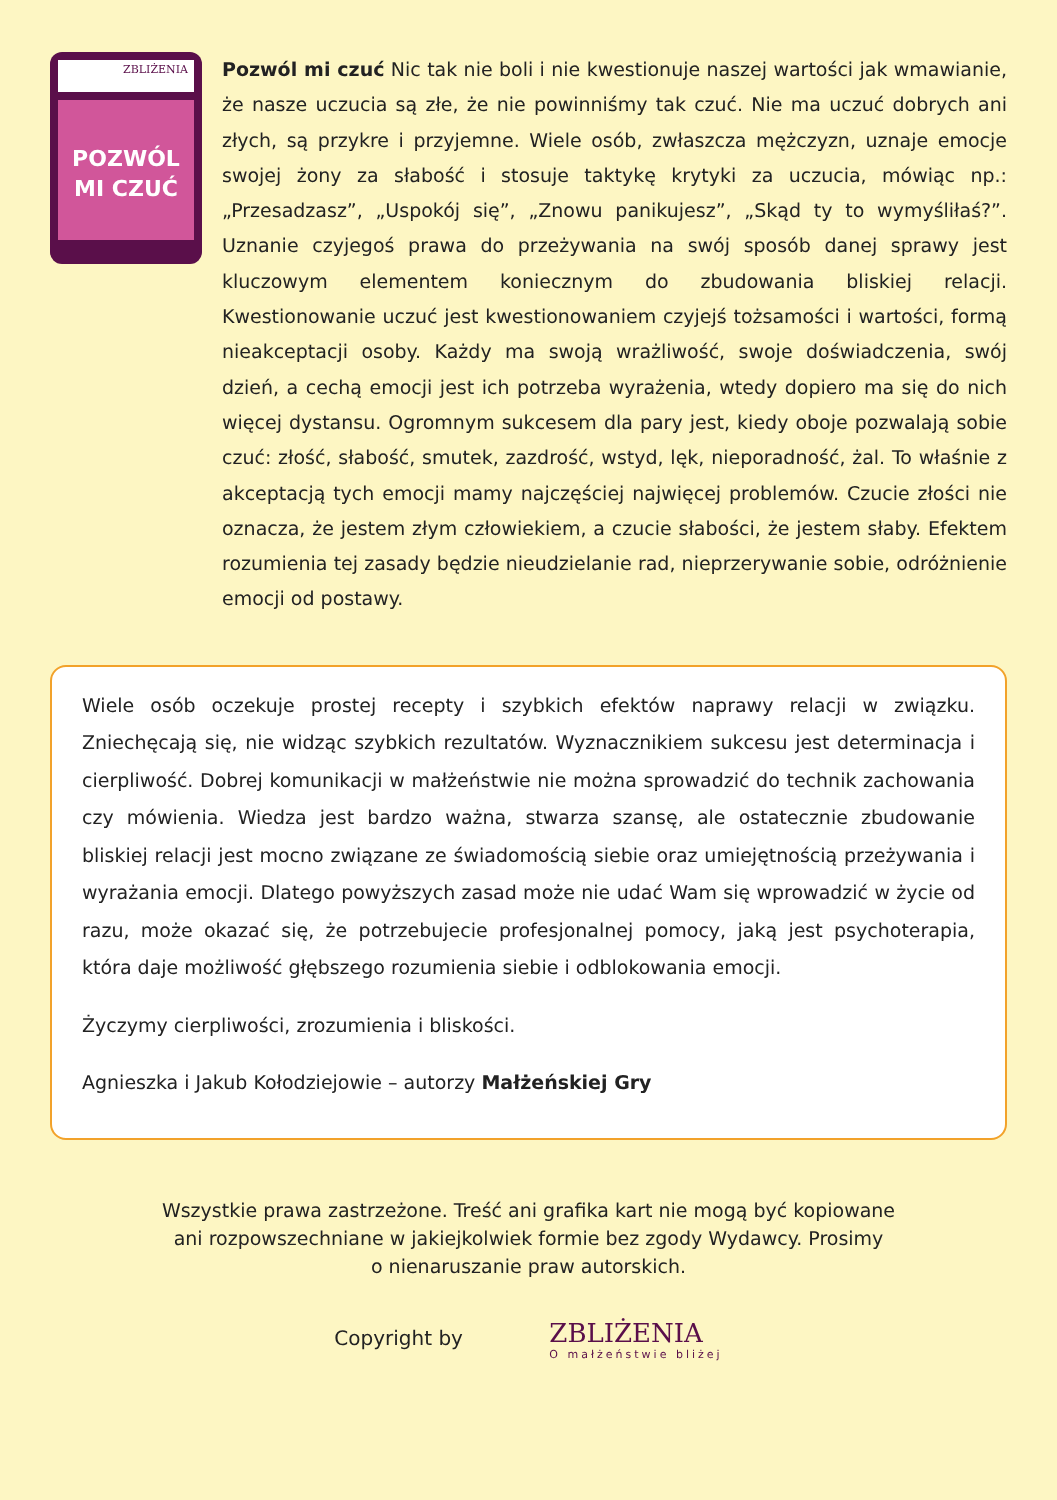ZBLIŻENIA
POZWÓL
MI CZUĆ
Pozwól mi czuć Nic tak nie boli i nie kwestionuje naszej wartości jak wmawianie, że nasze uczucia są złe, że nie powinniśmy tak czuć. Nie ma uczuć dobrych ani złych, są przykre i przyjemne. Wiele osób, zwłaszcza mężczyzn, uznaje emocje swojej żony za słabość i stosuje taktykę krytyki za uczucia, mówiąc np.: „Przesadzasz”, „Uspokój się”, „Znowu panikujesz”, „Skąd ty to wymyśliłaś?”. Uznanie czyjegoś prawa do przeżywania na swój sposób danej sprawy jest kluczowym elementem koniecznym do zbudowania bliskiej relacji. Kwestionowanie uczuć jest kwestionowaniem czyjejś tożsamości i wartości, formą nieakceptacji osoby. Każdy ma swoją wrażliwość, swoje doświadczenia, swój dzień, a cechą emocji jest ich potrzeba wyrażenia, wtedy dopiero ma się do nich więcej dystansu. Ogromnym sukcesem dla pary jest, kiedy oboje pozwalają sobie czuć: złość, słabość, smutek, zazdrość, wstyd, lęk, nieporadność, żal. To właśnie z akceptacją tych emocji mamy najczęściej najwięcej problemów. Czucie złości nie oznacza, że jestem złym człowiekiem, a czucie słabości, że jestem słaby. Efektem rozumienia tej zasady będzie nieudzielanie rad, nieprzerywanie sobie, odróżnienie emocji od postawy.
Wiele osób oczekuje prostej recepty i szybkich efektów naprawy relacji w związku. Zniechęcają się, nie widząc szybkich rezultatów. Wyznacznikiem sukcesu jest determinacja i cierpliwość. Dobrej komunikacji w małżeństwie nie można sprowadzić do technik zachowania czy mówienia. Wiedza jest bardzo ważna, stwarza szansę, ale ostatecznie zbudowanie bliskiej relacji jest mocno związane ze świadomością siebie oraz umiejętnością przeżywania i wyrażania emocji. Dlatego powyższych zasad może nie udać Wam się wprowadzić w życie od razu, może okazać się, że potrzebujecie profesjonalnej pomocy, jaką jest psychoterapia, która daje możliwość głębszego rozumienia siebie i odblokowania emocji.
Życzymy cierpliwości, zrozumienia i bliskości.
Agnieszka i Jakub Kołodziejowie – autorzy Małżeńskiej Gry
Wszystkie prawa zastrzeżone. Treść ani grafika kart nie mogą być kopiowane
ani rozpowszechniane w jakiejkolwiek formie bez zgody Wydawcy. Prosimy
o nienaruszanie praw autorskich.
Copyright by ZBLIŻENIA O małżeństwie bliżej